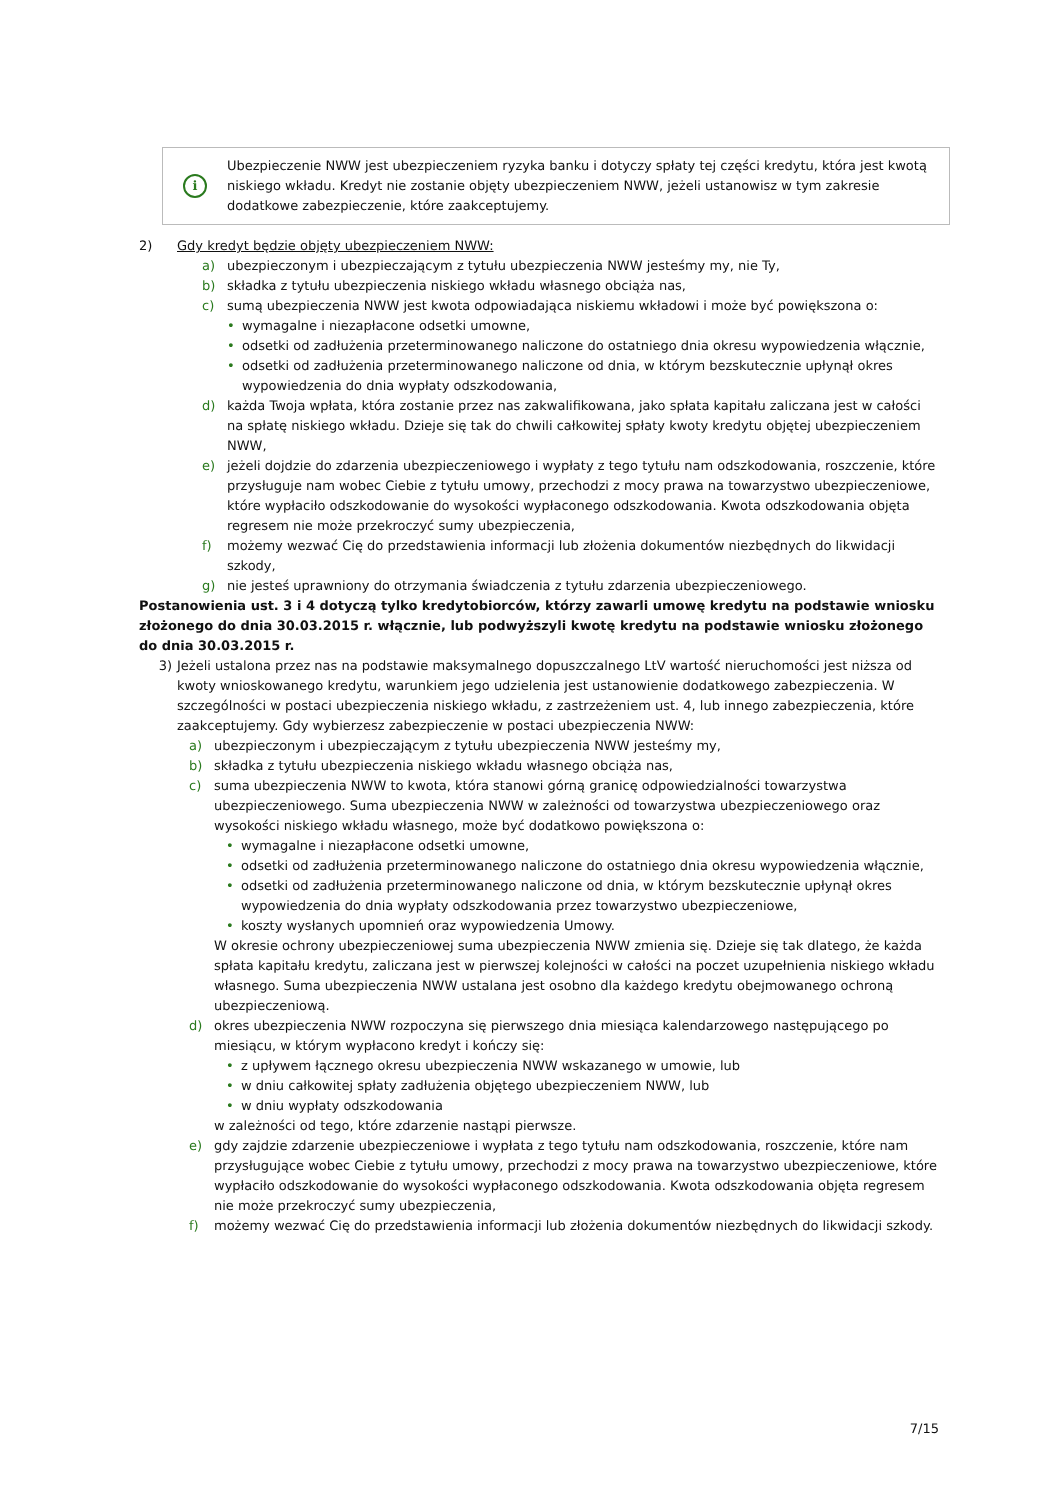i
Ubezpieczenie NWW jest ubezpieczeniem ryzyka banku i dotyczy spłaty tej części kredytu, która jest kwotą niskiego wkładu. Kredyt nie zostanie objęty ubezpieczeniem NWW, jeżeli ustanowisz w tym zakresie dodatkowe zabezpieczenie, które zaakceptujemy.
2) Gdy kredyt będzie objęty ubezpieczeniem NWW:
a) ubezpieczonym i ubezpieczającym z tytułu ubezpieczenia NWW jesteśmy my, nie Ty,
b) składka z tytułu ubezpieczenia niskiego wkładu własnego obciąża nas,
c) sumą ubezpieczenia NWW jest kwota odpowiadająca niskiemu wkładowi i może być powiększona o:
• wymagalne i niezapłacone odsetki umowne,
• odsetki od zadłużenia przeterminowanego naliczone do ostatniego dnia okresu wypowiedzenia włącznie,
• odsetki od zadłużenia przeterminowanego naliczone od dnia, w którym bezskutecznie upłynął okres wypowiedzenia do dnia wypłaty odszkodowania,
d) każda Twoja wpłata, która zostanie przez nas zakwalifikowana, jako spłata kapitału zaliczana jest w całości na spłatę niskiego wkładu. Dzieje się tak do chwili całkowitej spłaty kwoty kredytu objętej ubezpieczeniem NWW,
e) jeżeli dojdzie do zdarzenia ubezpieczeniowego i wypłaty z tego tytułu nam odszkodowania, roszczenie, które przysługuje nam wobec Ciebie z tytułu umowy, przechodzi z mocy prawa na towarzystwo ubezpieczeniowe, które wypłaciło odszkodowanie do wysokości wypłaconego odszkodowania. Kwota odszkodowania objęta regresem nie może przekroczyć sumy ubezpieczenia,
f) możemy wezwać Cię do przedstawienia informacji lub złożenia dokumentów niezbędnych do likwidacji szkody,
g) nie jesteś uprawniony do otrzymania świadczenia z tytułu zdarzenia ubezpieczeniowego.
Postanowienia ust. 3 i 4 dotyczą tylko kredytobiorców, którzy zawarli umowę kredytu na podstawie wniosku złożonego do dnia 30.03.2015 r. włącznie, lub podwyższyli kwotę kredytu na podstawie wniosku złożonego do dnia 30.03.2015 r.
3) Jeżeli ustalona przez nas na podstawie maksymalnego dopuszczalnego LtV wartość nieruchomości jest niższa od kwoty wnioskowanego kredytu, warunkiem jego udzielenia jest ustanowienie dodatkowego zabezpieczenia. W szczególności w postaci ubezpieczenia niskiego wkładu, z zastrzeżeniem ust. 4, lub innego zabezpieczenia, które zaakceptujemy. Gdy wybierzesz zabezpieczenie w postaci ubezpieczenia NWW:
a) ubezpieczonym i ubezpieczającym z tytułu ubezpieczenia NWW jesteśmy my,
b) składka z tytułu ubezpieczenia niskiego wkładu własnego obciąża nas,
c) suma ubezpieczenia NWW to kwota, która stanowi górną granicę odpowiedzialności towarzystwa ubezpieczeniowego. Suma ubezpieczenia NWW w zależności od towarzystwa ubezpieczeniowego oraz wysokości niskiego wkładu własnego, może być dodatkowo powiększona o:
• wymagalne i niezapłacone odsetki umowne,
• odsetki od zadłużenia przeterminowanego naliczone do ostatniego dnia okresu wypowiedzenia włącznie,
• odsetki od zadłużenia przeterminowanego naliczone od dnia, w którym bezskutecznie upłynął okres wypowiedzenia do dnia wypłaty odszkodowania przez towarzystwo ubezpieczeniowe,
• koszty wysłanych upomnień oraz wypowiedzenia Umowy.
W okresie ochrony ubezpieczeniowej suma ubezpieczenia NWW zmienia się. Dzieje się tak dlatego, że każda spłata kapitału kredytu, zaliczana jest w pierwszej kolejności w całości na poczet uzupełnienia niskiego wkładu własnego. Suma ubezpieczenia NWW ustalana jest osobno dla każdego kredytu obejmowanego ochroną ubezpieczeniową.
d) okres ubezpieczenia NWW rozpoczyna się pierwszego dnia miesiąca kalendarzowego następującego po miesiącu, w którym wypłacono kredyt i kończy się:
• z upływem łącznego okresu ubezpieczenia NWW wskazanego w umowie, lub
• w dniu całkowitej spłaty zadłużenia objętego ubezpieczeniem NWW, lub
• w dniu wypłaty odszkodowania
w zależności od tego, które zdarzenie nastąpi pierwsze.
e) gdy zajdzie zdarzenie ubezpieczeniowe i wypłata z tego tytułu nam odszkodowania, roszczenie, które nam przysługujące wobec Ciebie z tytułu umowy, przechodzi z mocy prawa na towarzystwo ubezpieczeniowe, które wypłaciło odszkodowanie do wysokości wypłaconego odszkodowania. Kwota odszkodowania objęta regresem nie może przekroczyć sumy ubezpieczenia,
f) możemy wezwać Cię do przedstawienia informacji lub złożenia dokumentów niezbędnych do likwidacji szkody.
7/15